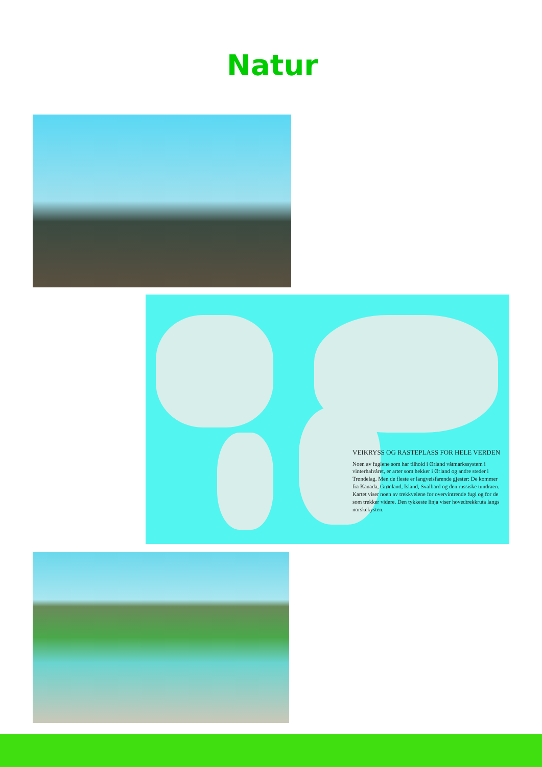Natur
VEIKRYSS OG RASTEPLASS FOR HELE VERDEN
Noen av fuglene som har tilhold i Ørland våtmarkssystem i vinterhalvåret, er arter som hekker i Ørland og andre steder i Trøndelag. Men de fleste er langveisfarende gjester: De kommer fra Kanada, Grønland, Island, Svalbard og den russiske tundraen. Kartet viser noen av trekkveiene for overvintrende fugl og for de som trekker videre. Den tykkeste linja viser hovedtrekkruta langs norskekysten.